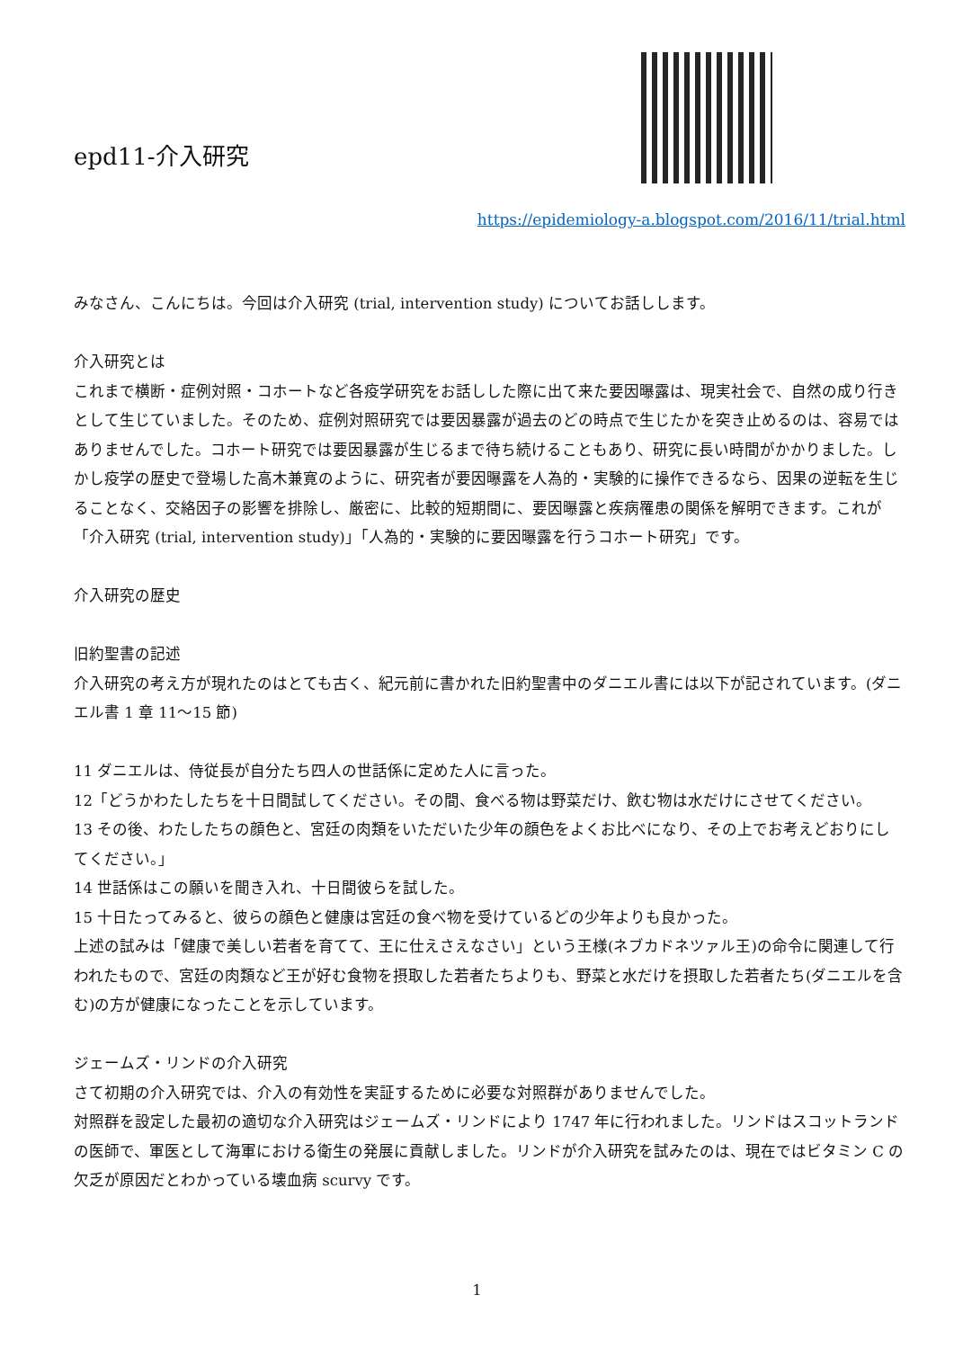epd11-介入研究
https://epidemiology-a.blogspot.com/2016/11/trial.html
みなさん、こんにちは。今回は介入研究 (trial, intervention study) についてお話しします。
介入研究とは
これまで横断・症例対照・コホートなど各疫学研究をお話しした際に出て来た要因曝露は、現実社会で、自然の成り行きとして生じていました。そのため、症例対照研究では要因暴露が過去のどの時点で生じたかを突き止めるのは、容易ではありませんでした。コホート研究では要因暴露が生じるまで待ち続けることもあり、研究に長い時間がかかりました。しかし疫学の歴史で登場した高木兼寛のように、研究者が要因曝露を人為的・実験的に操作できるなら、因果の逆転を生じることなく、交絡因子の影響を排除し、厳密に、比較的短期間に、要因曝露と疾病罹患の関係を解明できます。これが「介入研究 (trial, intervention study)」「人為的・実験的に要因曝露を行うコホート研究」です。
介入研究の歴史
旧約聖書の記述
介入研究の考え方が現れたのはとても古く、紀元前に書かれた旧約聖書中のダニエル書には以下が記されています。(ダニエル書 1 章 11〜15 節)
11 ダニエルは、侍従長が自分たち四人の世話係に定めた人に言った。
12「どうかわたしたちを十日間試してください。その間、食べる物は野菜だけ、飲む物は水だけにさせてください。
13 その後、わたしたちの顔色と、宮廷の肉類をいただいた少年の顔色をよくお比べになり、その上でお考えどおりにしてください。」
14 世話係はこの願いを聞き入れ、十日間彼らを試した。
15 十日たってみると、彼らの顔色と健康は宮廷の食べ物を受けているどの少年よりも良かった。
上述の試みは「健康で美しい若者を育てて、王に仕えさえなさい」という王様(ネブカドネツァル王)の命令に関連して行われたもので、宮廷の肉類など王が好む食物を摂取した若者たちよりも、野菜と水だけを摂取した若者たち(ダニエルを含む)の方が健康になったことを示しています。
ジェームズ・リンドの介入研究
さて初期の介入研究では、介入の有効性を実証するために必要な対照群がありませんでした。
対照群を設定した最初の適切な介入研究はジェームズ・リンドにより 1747 年に行われました。リンドはスコットランドの医師で、軍医として海軍における衛生の発展に貢献しました。リンドが介入研究を試みたのは、現在ではビタミン C の欠乏が原因だとわかっている壊血病 scurvy です。
1